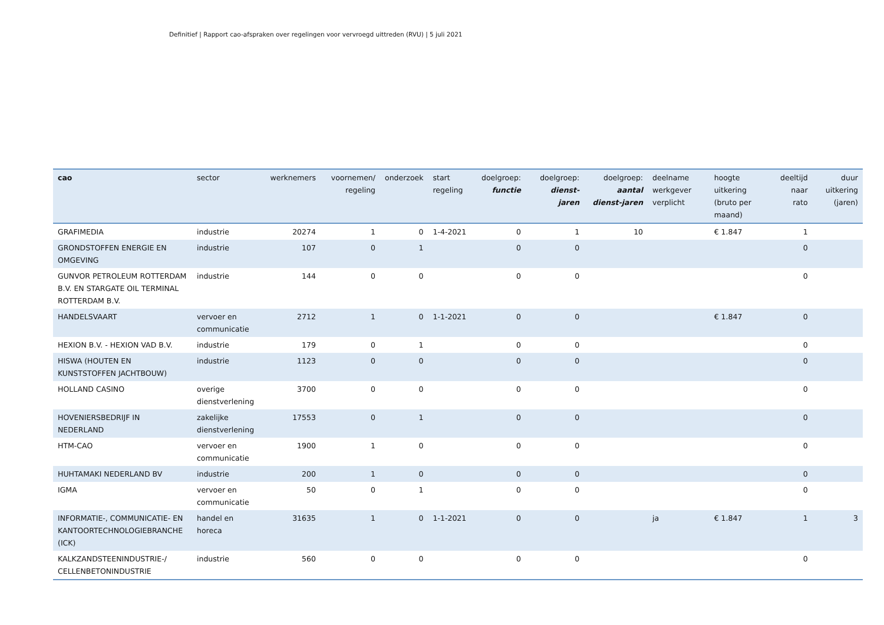Definitief | Rapport cao-afspraken over regelingen voor vervroegd uittreden (RVU) | 5 juli 2021
| cao | sector | werknemers | voornemen/ regeling | onderzoek | start regeling | doelgroep: functie | doelgroep: dienst-jaren | doelgroep: aantal dienst-jaren | deelname werkgever verplicht | hoogte uitkering (bruto per maand) | deeltijd naar rato | duur uitkering (jaren) |
| --- | --- | --- | --- | --- | --- | --- | --- | --- | --- | --- | --- | --- |
| GRAFIMEDIA | industrie | 20274 | 1 | 0 | 1-4-2021 | 0 | 1 | 10 | | € 1.847 | 1 | |
| GRONDSTOFFEN ENERGIE EN OMGEVING | industrie | 107 | 0 | 1 | | 0 | 0 | | | | 0 | |
| GUNVOR PETROLEUM ROTTERDAM B.V. EN STARGATE OIL TERMINAL ROTTERDAM B.V. | industrie | 144 | 0 | 0 | | 0 | 0 | | | | 0 | |
| HANDELSVAART | vervoer en communicatie | 2712 | 1 | 0 | 1-1-2021 | 0 | 0 | | | € 1.847 | 0 | |
| HEXION B.V. - HEXION VAD B.V. | industrie | 179 | 0 | 1 | | 0 | 0 | | | | 0 | |
| HISWA (HOUTEN EN KUNSTSTOFFEN JACHTBOUW) | industrie | 1123 | 0 | 0 | | 0 | 0 | | | | 0 | |
| HOLLAND CASINO | overige dienstverlening | 3700 | 0 | 0 | | 0 | 0 | | | | 0 | |
| HOVENIERSBEDRIJF IN NEDERLAND | zakelijke dienstverlening | 17553 | 0 | 1 | | 0 | 0 | | | | 0 | |
| HTM-CAO | vervoer en communicatie | 1900 | 1 | 0 | | 0 | 0 | | | | 0 | |
| HUHTAMAKI NEDERLAND BV | industrie | 200 | 1 | 0 | | 0 | 0 | | | | 0 | |
| IGMA | vervoer en communicatie | 50 | 0 | 1 | | 0 | 0 | | | | 0 | |
| INFORMATIE-, COMMUNICATIE- EN KANTOORTECHNOLOGIEBRANCHE (ICK) | handel en horeca | 31635 | 1 | 0 | 1-1-2021 | 0 | 0 | | ja | € 1.847 | 1 | 3 |
| KALKZANDSTEENINDUSTRIE-/ CELLENBETONINDUSTRIE | industrie | 560 | 0 | 0 | | 0 | 0 | | | | 0 | |